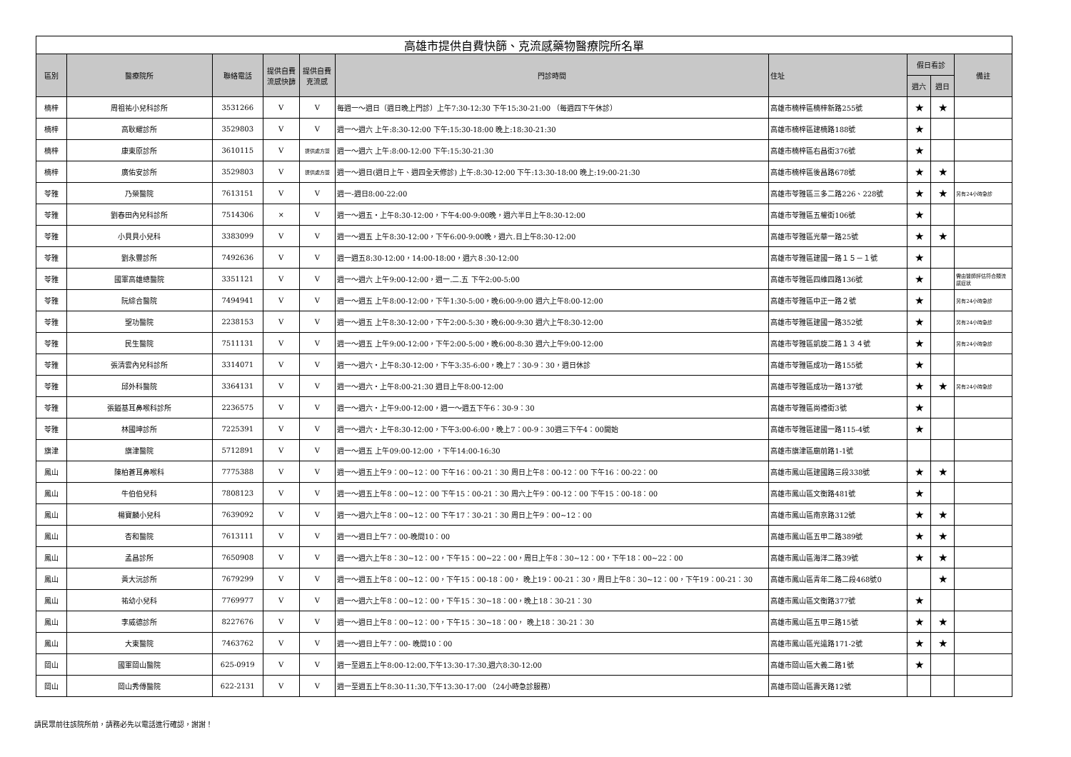| 高雄市提供自費快篩、克流感藥物醫療院所名單 | | | | | | | | | |
| 區別 | 醫療院所 | 聯絡電話 | 提供自費流感快篩 | 提供自費克流感 | 門診時間 | 住址 | 假日看診 | | 備註 |
| | | | | | | | 週六 | 週日 | |
| 楠梓 | 周祖祐小兒科診所 | 3531266 | V | V | 每週一～週日（週日晚上門診）上午7:30-12:30 下午15:30-21:00 （每週四下午休診） | 高雄市楠梓區楠梓新路255號 | ★ | ★ | |
| 楠梓 | 高耿耀診所 | 3529803 | V | V | 週一～週六 上午:8:30-12:00 下午:15:30-18:00 晚上:18:30-21:30 | 高雄市楠梓區建楠路188號 | ★ | | |
| 楠梓 | 康東原診所 | 3610115 | V | 提供處方簽 | 週一～週六 上午:8:00-12:00 下午:15:30-21:30 | 高雄市楠梓區右昌街376號 | ★ | | |
| 楠梓 | 廣佑安診所 | 3529803 | V | 提供處方簽 | 週一～週日(週日上午、週四全天修診) 上午:8:30-12:00 下午:13:30-18:00 晚上:19:00-21:30 | 高雄市楠梓區後昌路678號 | ★ | ★ | |
| 苓雅 | 乃榮醫院 | 7613151 | V | V | 週一-週日8:00-22:00 | 高雄市苓雅區三多二路226、228號 | ★ | ★ | 另有24小時急診 |
| 苓雅 | 劉春田內兒科診所 | 7514306 | × | V | 週一～週五・上午8:30-12:00，下午4:00-9:00晚，週六半日上午8:30-12:00 | 高雄市苓雅區五權街106號 | ★ | | |
| 苓雅 | 小貝貝小兒科 | 3383099 | V | V | 週一～週五 上午8:30-12:00，下午6:00-9:00晚，週六.日上午8:30-12:00 | 高雄市苓雅區光華一路25號 | ★ | ★ | |
| 苓雅 | 劉永豐診所 | 7492636 | V | V | 週一週五8:30-12:00，14:00-18:00，週六８:30-12:00 | 高雄市苓雅區建國一路１５－１號 | ★ | | |
| 苓雅 | 國軍高雄總醫院 | 3351121 | V | V | 週一～週六 上午9:00-12:00，週一.二.五 下午2:00-5:00 | 高雄市苓雅區四維四路136號 | ★ | | 需由醫師評估符合類流感症狀 |
| 苓雅 | 阮綜合醫院 | 7494941 | V | V | 週一～週五 上午8:00-12:00，下午1:30-5:00，晚6:00-9:00 週六上午8:00-12:00 | 高雄市苓雅區中正一路２號 | ★ | | 另有24小時急診 |
| 苓雅 | 聖功醫院 | 2238153 | V | V | 週一～週五 上午8:30-12:00，下午2:00-5:30，晚6:00-9:30 週六上午8:30-12:00 | 高雄市苓雅區建國一路352號 | ★ | | 另有24小時急診 |
| 苓雅 | 民生醫院 | 7511131 | V | V | 週一～週五 上午9:00-12:00，下午2:00-5:00，晚6:00-8:30 週六上午9:00-12:00 | 高雄市苓雅區凱旋二路１３４號 | ★ | | 另有24小時急診 |
| 苓雅 | 張清雲內兒科診所 | 3314071 | V | V | 週一～週六・上午8:30-12:00，下午3:35-6:00，晚上7：30-9：30，週日休診 | 高雄市苓雅區成功一路155號 | ★ | | |
| 苓雅 | 邱外科醫院 | 3364131 | V | V | 週一～週六・上午8:00-21:30 週日上午8:00-12:00 | 高雄市苓雅區成功一路137號 | ★ | ★ | 另有24小時急診 |
| 苓雅 | 張鎰基耳鼻喉科診所 | 2236575 | V | V | 週一～週六・上午9:00-12:00，週一～週五下午6：30-9：30 | 高雄市苓雅區尚禮街3號 | ★ | | |
| 苓雅 | 林國坤診所 | 7225391 | V | V | 週一～週六・上午8:30-12:00，下午3:00-6:00，晚上7：00-9：30週三下午4：00開始 | 高雄市苓雅區建國一路115-4號 | ★ | | |
| 旗津 | 旗津醫院 | 5712891 | V | V | 週一～週五 上午09:00-12:00 ，下午14:00-16:30 | 高雄市旗津區廟前路1-1號 | | | |
| 鳳山 | 陳柏蒼耳鼻喉科 | 7775388 | V | V | 週一～週五上午9：00~12：00 下午16：00-21：30 周日上午8：00-12：00 下午16：00-22：00 | 高雄市鳳山區建國路三段338號 | ★ | ★ | |
| 鳳山 | 牛伯伯兒科 | 7808123 | V | V | 週一～週五上午8：00~12：00 下午15：00-21：30 周六上午9：00-12：00 下午15：00-18：00 | 高雄市鳳山區文衡路481號 | ★ | | |
| 鳳山 | 楊寶麟小兒科 | 7639092 | V | V | 週一～週六上午8：00~12：00 下午17：30-21：30 周日上午9：00~12：00 | 高雄市鳳山區南京路312號 | ★ | ★ | |
| 鳳山 | 杏和醫院 | 7613111 | V | V | 週一～週日上午7：00-晚間10：00 | 高雄市鳳山區五甲二路389號 | ★ | ★ | |
| 鳳山 | 孟昌診所 | 7650908 | V | V | 週一～週六上午8：30~12：00，下午15：00~22：00，周日上午8：30~12：00，下午18：00~22：00 | 高雄市鳳山區海洋二路39號 | ★ | ★ | |
| 鳳山 | 黃大沅診所 | 7679299 | V | V | 週一～週五上午8：00~12：00，下午15：00-18：00， 晚上19：00-21：30，周日上午8：30~12：00，下午19：00-21：30 | 高雄市鳳山區青年二路二段468號0 | | ★ | |
| 鳳山 | 祐幼小兒科 | 7769977 | V | V | 週一～週六上午8：00~12：00，下午15：30~18：00，晚上18：30-21：30 | 高雄市鳳山區文衡路377號 | ★ | | |
| 鳳山 | 李威德診所 | 8227676 | V | V | 週一～週日上午8：00~12：00，下午15：30~18：00， 晚上18：30-21：30 | 高雄市鳳山區五甲三路15號 | ★ | ★ | |
| 鳳山 | 大東醫院 | 7463762 | V | V | 週一～週日上午7：00- 晚間10：00 | 高雄市鳳山區光遠路171-2號 | ★ | ★ | |
| 岡山 | 國軍岡山醫院 | 625-0919 | V | V | 週一至週五上午8:00-12:00,下午13:30-17:30,週六8:30-12:00 | 高雄市岡山區大義二路1號 | ★ | | |
| 岡山 | 岡山秀傳醫院 | 622-2131 | V | V | 週一至週五上午8:30-11:30,下午13:30-17:00 （24小時急診服務） | 高雄市岡山區壽天路12號 | | | |
請民眾前往該院所前，請務必先以電話進行確認，謝謝！